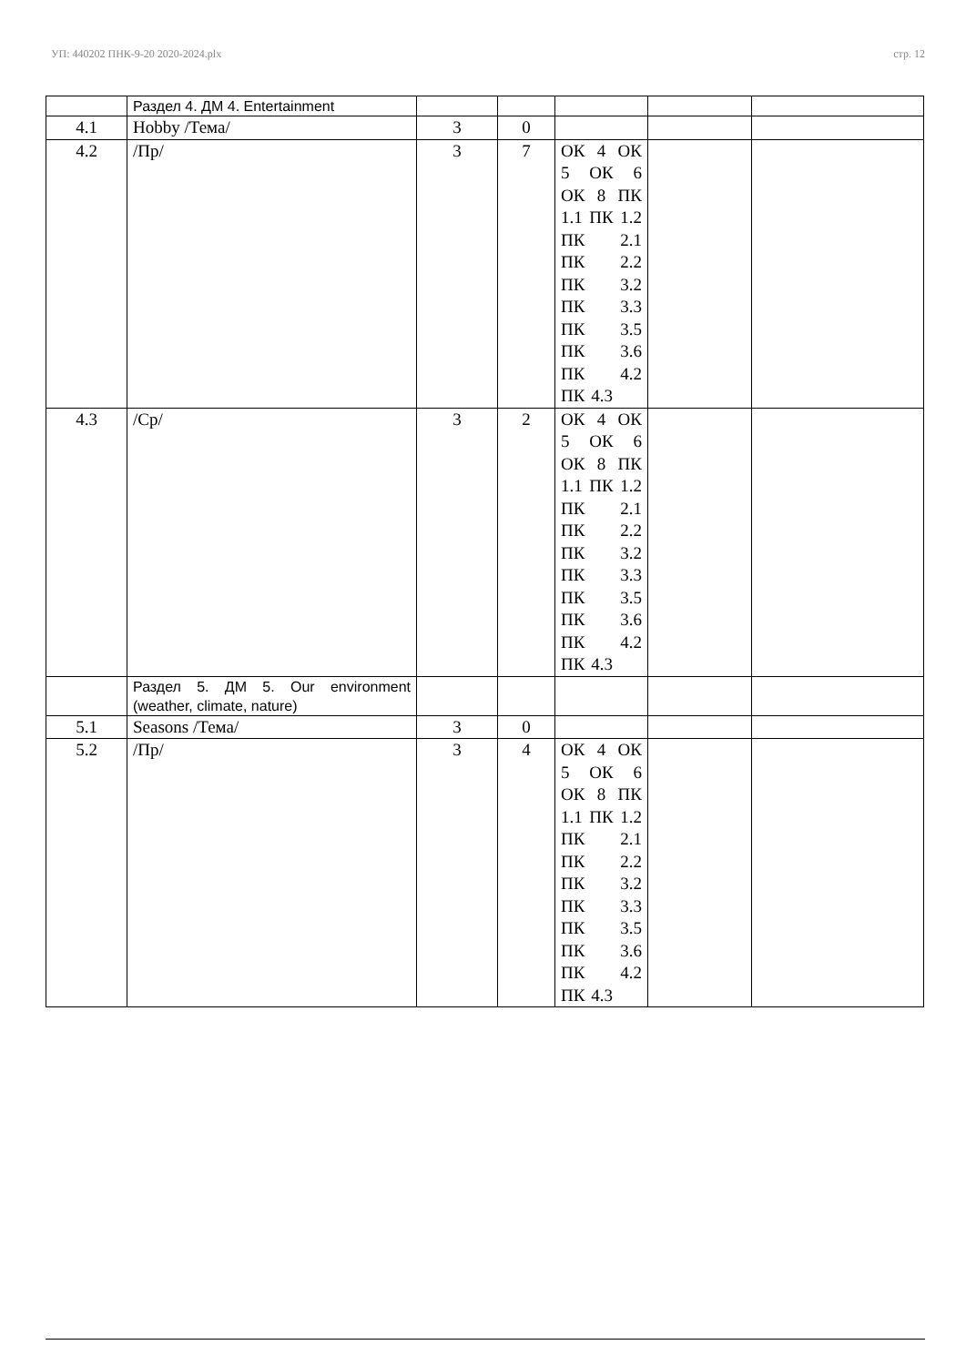УП: 440202 ПНК-9-20 2020-2024.plx стр. 12
| | Раздел 4. ДМ 4. Entertainment | | | | | |
| 4.1 | Hobby /Тема/ | 3 | 0 | | | |
| 4.2 | /Пр/ | 3 | 7 | ОК 4 ОК 5 ОК 6 ОК 8 ПК 1.1 ПК 1.2 ПК 2.1 ПК 2.2 ПК 3.2 ПК 3.3 ПК 3.5 ПК 3.6 ПК 4.2 ПК 4.3 | | |
| 4.3 | /Ср/ | 3 | 2 | ОК 4 ОК 5 ОК 6 ОК 8 ПК 1.1 ПК 1.2 ПК 2.1 ПК 2.2 ПК 3.2 ПК 3.3 ПК 3.5 ПК 3.6 ПК 4.2 ПК 4.3 | | |
| | Раздел 5. ДМ 5. Our environment (weather, climate, nature) | | | | | |
| 5.1 | Seasons /Тема/ | 3 | 0 | | | |
| 5.2 | /Пр/ | 3 | 4 | ОК 4 ОК 5 ОК 6 ОК 8 ПК 1.1 ПК 1.2 ПК 2.1 ПК 2.2 ПК 3.2 ПК 3.3 ПК 3.5 ПК 3.6 ПК 4.2 ПК 4.3 | | |